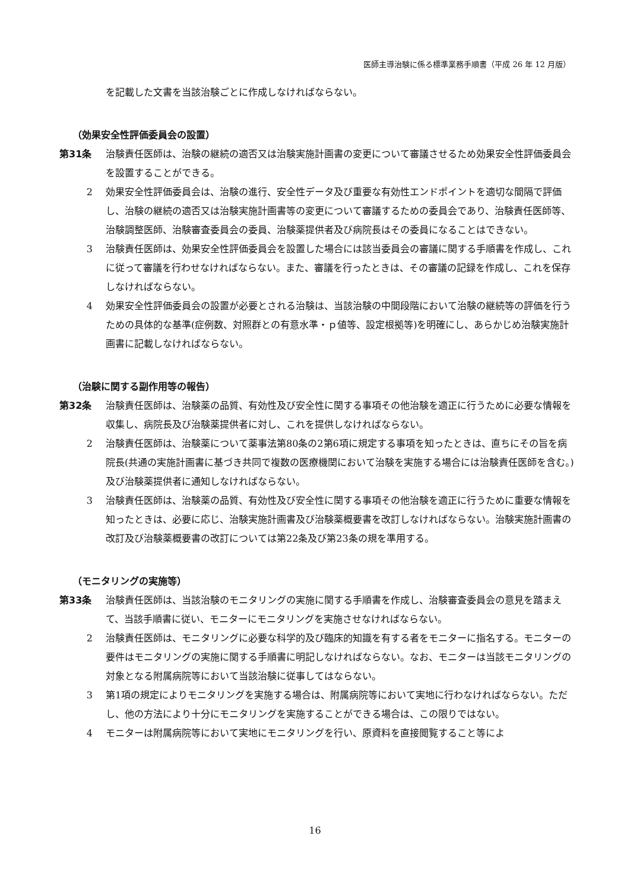医師主導治験に係る標準業務手順書（平成 26 年 12 月版）
を記載した文書を当該治験ごとに作成しなければならない。
（効果安全性評価委員会の設置）
第31条 治験責任医師は、治験の継続の適否又は治験実施計画書の変更について審議させるため効果安全性評価委員会を設置することができる。
2 効果安全性評価委員会は、治験の進行、安全性データ及び重要な有効性エンドポイントを適切な間隔で評価し、治験の継続の適否又は治験実施計画書等の変更について審議するための委員会であり、治験責任医師等、治験調整医師、治験審査委員会の委員、治験薬提供者及び病院長はその委員になることはできない。
3 治験責任医師は、効果安全性評価委員会を設置した場合には該当委員会の審議に関する手順書を作成し、これに従って審議を行わせなければならない。また、審議を行ったときは、その審議の記録を作成し、これを保存しなければならない。
4 効果安全性評価委員会の設置が必要とされる治験は、当該治験の中間段階において治験の継続等の評価を行うための具体的な基準(症例数、対照群との有意水準・ｐ値等、設定根拠等)を明確にし、あらかじめ治験実施計画書に記載しなければならない。
（治験に関する副作用等の報告）
第32条 治験責任医師は、治験薬の品質、有効性及び安全性に関する事項その他治験を適正に行うために必要な情報を収集し、病院長及び治験薬提供者に対し、これを提供しなければならない。
2 治験責任医師は、治験薬について薬事法第80条の2第6項に規定する事項を知ったときは、直ちにその旨を病院長(共通の実施計画書に基づき共同で複数の医療機関において治験を実施する場合には治験責任医師を含む。)及び治験薬提供者に通知しなければならない。
3 治験責任医師は、治験薬の品質、有効性及び安全性に関する事項その他治験を適正に行うために重要な情報を知ったときは、必要に応じ、治験実施計画書及び治験薬概要書を改訂しなければならない。治験実施計画書の改訂及び治験薬概要書の改訂については第22条及び第23条の規を準用する。
（モニタリングの実施等）
第33条 治験責任医師は、当該治験のモニタリングの実施に関する手順書を作成し、治験審査委員会の意見を踏まえて、当該手順書に従い、モニターにモニタリングを実施させなければならない。
2 治験責任医師は、モニタリングに必要な科学的及び臨床的知識を有する者をモニターに指名する。モニターの要件はモニタリングの実施に関する手順書に明記しなければならない。なお、モニターは当該モニタリングの対象となる附属病院等において当該治験に従事してはならない。
3 第1項の規定によりモニタリングを実施する場合は、附属病院等において実地に行わなければならない。ただし、他の方法により十分にモニタリングを実施することができる場合は、この限りではない。
4 モニターは附属病院等において実地にモニタリングを行い、原資料を直接閲覧すること等によ
16